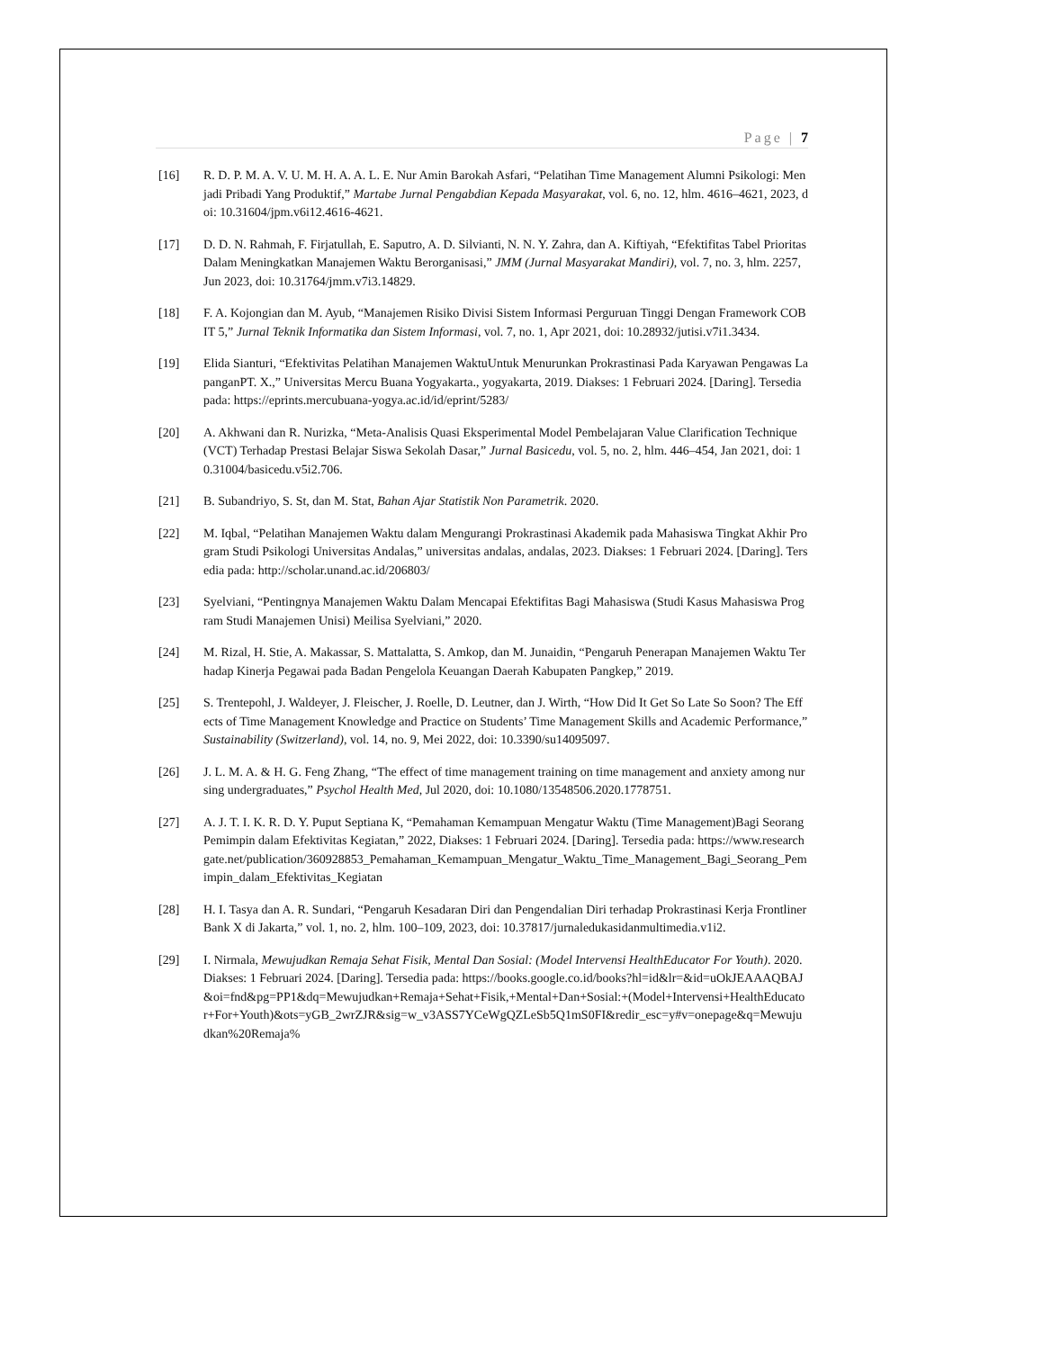Page | 7
[16] R. D. P. M. A. V. U. M. H. A. A. L. E. Nur Amin Barokah Asfari, “Pelatihan Time Management Alumni Psikologi: Menjadi Pribadi Yang Produktif,” Martabe Jurnal Pengabdian Kepada Masyarakat, vol. 6, no. 12, hlm. 4616–4621, 2023, doi: 10.31604/jpm.v6i12.4616-4621.
[17] D. D. N. Rahmah, F. Firjatullah, E. Saputro, A. D. Silvianti, N. N. Y. Zahra, dan A. Kiftiyah, “Efektifitas Tabel Prioritas Dalam Meningkatkan Manajemen Waktu Berorganisasi,” JMM (Jurnal Masyarakat Mandiri), vol. 7, no. 3, hlm. 2257, Jun 2023, doi: 10.31764/jmm.v7i3.14829.
[18] F. A. Kojongian dan M. Ayub, “Manajemen Risiko Divisi Sistem Informasi Perguruan Tinggi Dengan Framework COBIT 5,” Jurnal Teknik Informatika dan Sistem Informasi, vol. 7, no. 1, Apr 2021, doi: 10.28932/jutisi.v7i1.3434.
[19] Elida Sianturi, “Efektivitas Pelatihan Manajemen WaktuUntuk Menurunkan Prokrastinasi Pada Karyawan Pengawas LapanganPT. X.,” Universitas Mercu Buana Yogyakarta., yogyakarta, 2019. Diakses: 1 Februari 2024. [Daring]. Tersedia pada: https://eprints.mercubuana-yogya.ac.id/id/eprint/5283/
[20] A. Akhwani dan R. Nurizka, “Meta-Analisis Quasi Eksperimental Model Pembelajaran Value Clarification Technique (VCT) Terhadap Prestasi Belajar Siswa Sekolah Dasar,” Jurnal Basicedu, vol. 5, no. 2, hlm. 446–454, Jan 2021, doi: 10.31004/basicedu.v5i2.706.
[21] B. Subandriyo, S. St, dan M. Stat, Bahan Ajar Statistik Non Parametrik. 2020.
[22] M. Iqbal, “Pelatihan Manajemen Waktu dalam Mengurangi Prokrastinasi Akademik pada Mahasiswa Tingkat Akhir Program Studi Psikologi Universitas Andalas,” universitas andalas, andalas, 2023. Diakses: 1 Februari 2024. [Daring]. Tersedia pada: http://scholar.unand.ac.id/206803/
[23] Syelviani, “Pentingnya Manajemen Waktu Dalam Mencapai Efektifitas Bagi Mahasiswa (Studi Kasus Mahasiswa Program Studi Manajemen Unisi) Meilisa Syelviani,” 2020.
[24] M. Rizal, H. Stie, A. Makassar, S. Mattalatta, S. Amkop, dan M. Junaidin, “Pengaruh Penerapan Manajemen Waktu Terhadap Kinerja Pegawai pada Badan Pengelola Keuangan Daerah Kabupaten Pangkep,” 2019.
[25] S. Trentepohl, J. Waldeyer, J. Fleischer, J. Roelle, D. Leutner, dan J. Wirth, “How Did It Get So Late So Soon? The Effects of Time Management Knowledge and Practice on Students’ Time Management Skills and Academic Performance,” Sustainability (Switzerland), vol. 14, no. 9, Mei 2022, doi: 10.3390/su14095097.
[26] J. L. M. A. & H. G. Feng Zhang, “The effect of time management training on time management and anxiety among nursing undergraduates,” Psychol Health Med, Jul 2020, doi: 10.1080/13548506.2020.1778751.
[27] A. J. T. I. K. R. D. Y. Puput Septiana K, “Pemahaman Kemampuan Mengatur Waktu (Time Management)Bagi Seorang Pemimpin dalam Efektivitas Kegiatan,” 2022, Diakses: 1 Februari 2024. [Daring]. Tersedia pada: https://www.researchgate.net/publication/360928853_Pemahaman_Kemampuan_Mengatur_Waktu_Time_Management_Bagi_Seorang_Pemimpin_dalam_Efektivitas_Kegiatan
[28] H. I. Tasya dan A. R. Sundari, “Pengaruh Kesadaran Diri dan Pengendalian Diri terhadap Prokrastinasi Kerja Frontliner Bank X di Jakarta,” vol. 1, no. 2, hlm. 100–109, 2023, doi: 10.37817/jurnaledukasidanmultimedia.v1i2.
[29] I. Nirmala, Mewujudkan Remaja Sehat Fisik, Mental Dan Sosial: (Model Intervensi HealthEducator For Youth). 2020. Diakses: 1 Februari 2024. [Daring]. Tersedia pada: https://books.google.co.id/books?hl=id&lr=&id=uOkJEAAAQBAJ&oi=fnd&pg=PP1&dq=Mewujudkan+Remaja+Sehat+Fisik,+Mental+Dan+Sosial:+(Model+Intervensi+HealthEducator+For+Youth)&ots=yGB_2wrZJR&sig=w_v3ASS7YCeWgQZLeSb5Q1mS0FI&redir_esc=y#v=onepage&q=Mewujudkan%20Remaja%